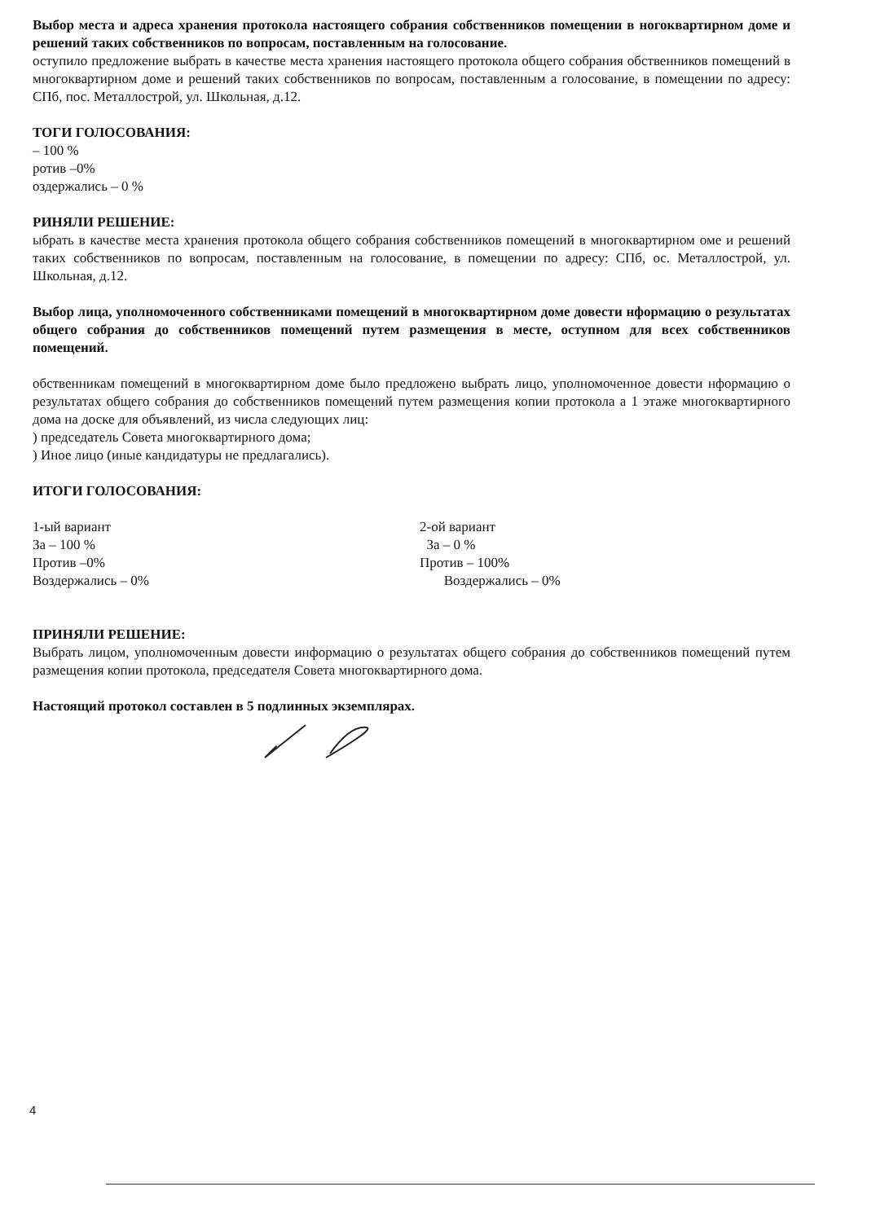Выбор места и адреса хранения протокола настоящего собрания собственников помещении в ногоквартирном доме и решений таких собственников по вопросам, поставленным на голосование.
оступило предложение выбрать в качестве места хранения настоящего протокола общего собрания обственников помещений в многоквартирном доме и решений таких собственников по вопросам, поставленным а голосование, в помещении по адресу: СПб, пос. Металлострой, ул. Школьная, д.12.
ТОГИ ГОЛОСОВАНИЯ:
– 100 %
ротив –0%
оздержались – 0 %
РИНЯЛИ РЕШЕНИЕ:
ыбрать в качестве места хранения протокола общего собрания собственников помещений в многоквартирном оме и решений таких собственников по вопросам, поставленным на голосование, в помещении по адресу: СПб, ос. Металлострой, ул. Школьная, д.12.
Выбор лица, уполномоченного собственниками помещений в многоквартирном доме довести нформацию о результатах общего собрания до собственников помещений путем размещения в месте, оступном для всех собственников помещений.
обственникам помещений в многоквартирном доме было предложено выбрать лицо, уполномоченное довести нформацию о результатах общего собрания до собственников помещений путем размещения копии протокола а 1 этаже многоквартирного дома на доске для объявлений, из числа следующих лиц:
) председатель Совета многоквартирного дома;
) Иное лицо (иные кандидатуры не предлагались).
ИТОГИ ГОЛОСОВАНИЯ:
1-ый вариант
За – 100 %
Против –0%
Воздержались – 0%
2-ой вариант
За – 0 %
Против – 100%
Воздержались – 0%
ПРИНЯЛИ РЕШЕНИЕ:
Выбрать лицом, уполномоченным довести информацию о результатах общего собрания до собственников помещений путем размещения копии протокола, председателя Совета многоквартирного дома.
Настоящий протокол составлен в 5 подлинных экземплярах.
4